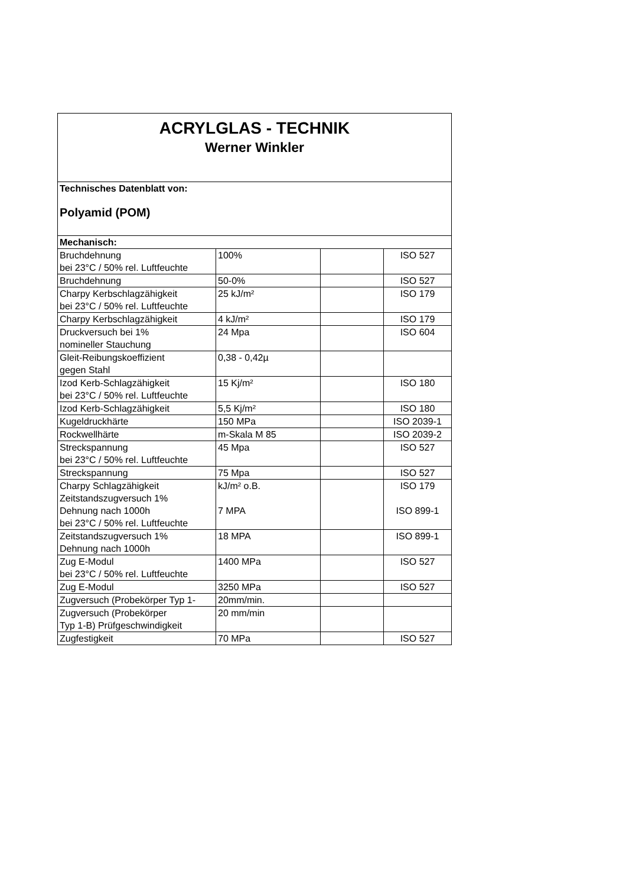| ACRYLGLAS - TECHNIK Werner Winkler | | | |
| Technisches Datenblatt von: Polyamid (POM) | | | |
| Mechanisch: | | | |
| Bruchdehnung bei 23°C / 50% rel. Luftfeuchte | 100% | | ISO 527 |
| Bruchdehnung | 50-0% | | ISO 527 |
| Charpy Kerbschlagzähigkeit bei 23°C / 50% rel. Luftfeuchte | 25 kJ/m² | | ISO 179 |
| Charpy Kerbschlagzähigkeit | 4 kJ/m² | | ISO 179 |
| Druckversuch bei 1% nomineller Stauchung | 24 Mpa | | ISO 604 |
| Gleit-Reibungskoeffizient gegen Stahl | 0,38 - 0,42µ | | |
| Izod Kerb-Schlagzähigkeit bei 23°C / 50% rel. Luftfeuchte | 15 Kj/m² | | ISO 180 |
| Izod Kerb-Schlagzähigkeit | 5,5 Kj/m² | | ISO 180 |
| Kugeldruckhärte | 150 MPa | | ISO 2039-1 |
| Rockwellhärte | m-Skala M 85 | | ISO 2039-2 |
| Streckspannung bei 23°C / 50% rel. Luftfeuchte | 45 Mpa | | ISO 527 |
| Streckspannung | 75 Mpa | | ISO 527 |
| Charpy Schlagzähigkeit Zeitstandszugversuch 1% Dehnung nach 1000h bei 23°C / 50% rel. Luftfeuchte | kJ/m² o.B. 7 MPA | | ISO 179 ISO 899-1 |
| Zeitstandszugversuch 1% Dehnung nach 1000h | 18 MPA | | ISO 899-1 |
| Zug E-Modul bei 23°C / 50% rel. Luftfeuchte | 1400 MPa | | ISO 527 |
| Zug E-Modul | 3250 MPa | | ISO 527 |
| Zugversuch (Probekörper Typ 1- | 20mm/min. | | |
| Zugversuch (Probekörper Typ 1-B) Prüfgeschwindigkeit | 20 mm/min | | |
| Zugfestigkeit | 70 MPa | | ISO 527 |